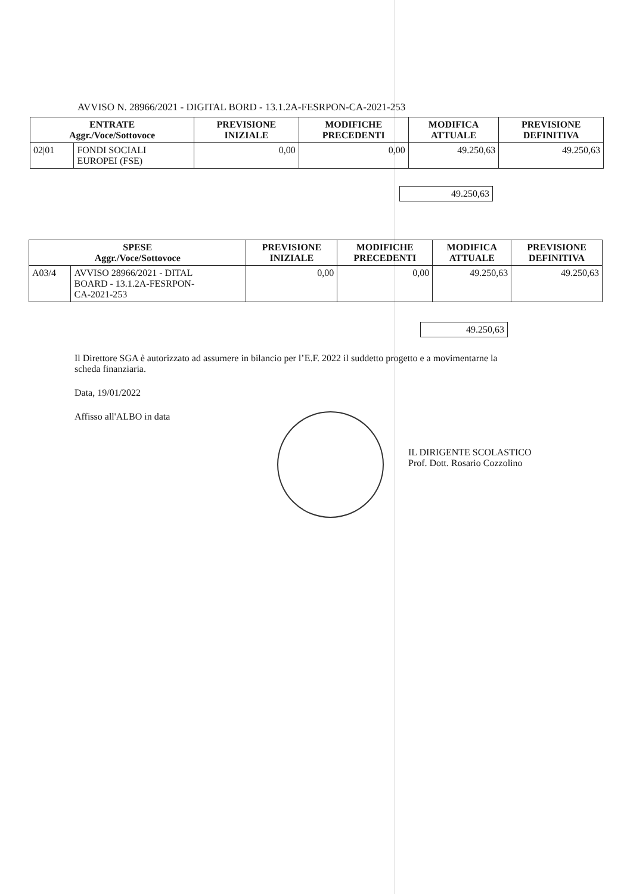AVVISO N. 28966/2021 - DIGITAL BORD - 13.1.2A-FESRPON-CA-2021-253
| ENTRATE Aggr./Voce/Sottovoce | | PREVISIONE INIZIALE | MODIFICHE PRECEDENTI | MODIFICA ATTUALE | PREVISIONE DEFINITIVA |
| --- | --- | --- | --- | --- | --- |
| 02/01 | FONDI SOCIALI EUROPEI (FSE) | 0,00 | 0,00 | 49.250,63 | 49.250,63 |
| 49.250,63 |
| SPESE Aggr./Voce/Sottovoce | | PREVISIONE INIZIALE | MODIFICHE PRECEDENTI | MODIFICA ATTUALE | PREVISIONE DEFINITIVA |
| --- | --- | --- | --- | --- | --- |
| A03/4 | AVVISO 28966/2021 - DITAL BOARD - 13.1.2A-FESRPON- CA-2021-253 | 0,00 | 0,00 | 49.250,63 | 49.250,63 |
| 49.250,63 |
Il Direttore SGA è autorizzato ad assumere in bilancio per l’E.F. 2022 il suddetto progetto e a movimentarne la scheda finanziaria.
Data, 19/01/2022
Affisso all'ALBO in data
IL DIRIGENTE SCOLASTICO
Prof. Dott. Rosario Cozzolino